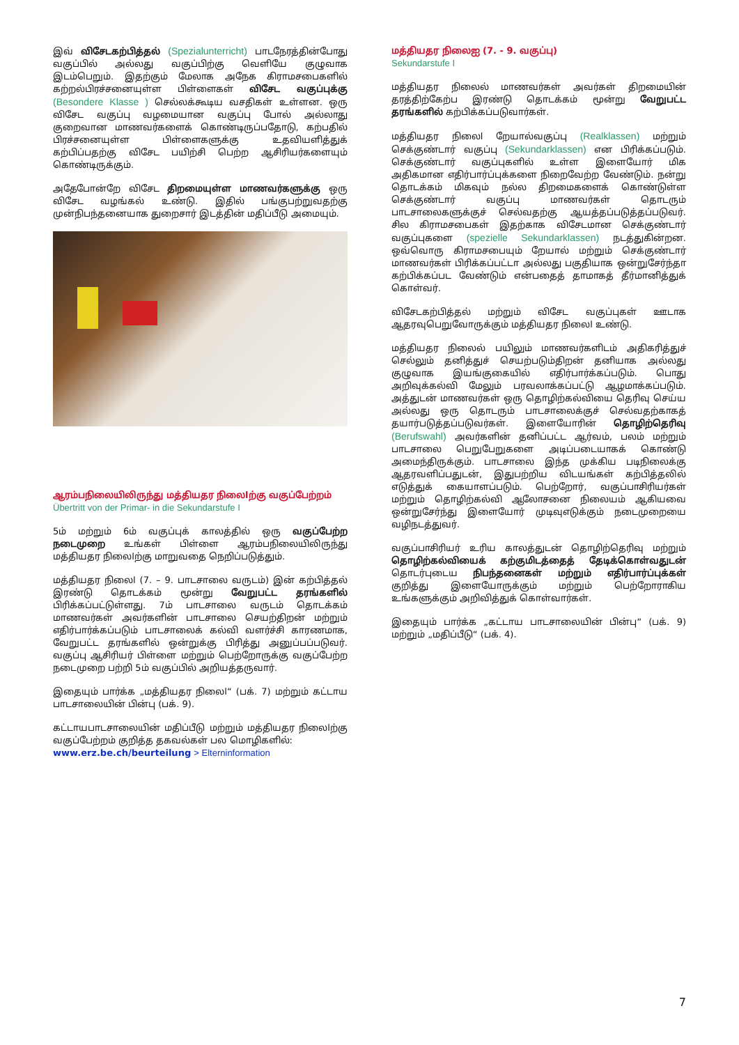இவ் விசேடகற்பித்தல் (Spezialunterricht) பாடநேரத்தின்போது வகுப்பில் அல்லது வகுப்பிற்கு வெளியே குழுவாக இடம்பெறும். இதற்கும் மேலாக அநேக கிராமசபைகளில் கற்றல்பிரச்சனையுள்ள பிள்ளைகள் விசேட வகுப்புக்கு (Besondere Klasse ) செல்லக்கூடிய வசதிகள் உள்ளன. ஒரு விசேட வகுப்பு வழமையான வகுப்பு போல் அல்லாது குறைவான மாணவர்களைக் கொண்டிருப்பதோடு, கற்பதில் பிரச்சனையுள்ள பிள்ளைகளுக்கு உதவியளித்துக் கற்பிப்பதற்கு விசேட பயிற்சி பெற்ற ஆசிரியர்களையும் கொண்டிருக்கும்.
அதேபோன்றே விசேட திறமையுள்ள மாணவர்களுக்கு ஒரு விசேட வழங்கல் உண்டு. இதில் பங்குபற்றுவதற்கு முன்நிபந்தனையாக துறைசார் இடத்தின் மதிப்பீடு அமையும்.
ஆரம்பநிலையிலிருந்து மத்தியதர நிலைlற்கு வகுப்பேற்றம்
Übertritt von der Primar- in die Sekundarstufe I
5ம் மற்றும் 6ம் வகுப்புக் காலத்தில் ஒரு வகுப்பேற்ற நடைமுறை உங்கள் பிள்ளை ஆரம்பநிலையிலிருந்து மத்தியதர நிலைlற்கு மாறுவதை நெறிப்படுத்தும்.
மத்தியதர நிலைl (7. – 9. பாடசாலை வருடம்) இன் கற்பித்தல் இரண்டு தொடக்கம் மூன்று வேறுபட்ட தரங்களில் பிரிக்கப்பட்டுள்ளது. 7ம் பாடசாலை வருடம் தொடக்கம் மாணவர்கள் அவர்களின் பாடசாலை செயற்திறன் மற்றும் எதிர்பார்க்கப்படும் பாடசாலைக் கல்வி வளர்ச்சி காரணமாக, வேறுபட்ட தரங்களில் ஒன்றுக்கு பிரித்து அனுப்பப்படுவர். வகுப்பு ஆசிரியர் பிள்ளை மற்றும் பெற்றோருக்கு வகுப்பேற்ற நடைமுறை பற்றி 5ம் வகுப்பில் அறியத்தருவார்.
இதையும் பார்க்க „மத்தியதர நிலைl“ (பக். 7) மற்றும் கட்டாய பாடசாலையின் பின்பு (பக். 9).
கட்டாயபாடசாலையின் மதிப்பீடு மற்றும் மத்தியதர நிலைlற்கு வகுப்பேற்றம் குறித்த தகவல்கள் பல மொழிகளில்:
www.erz.be.ch/beurteilung > Elterninformation
மத்தியதர நிலைஐ (7. - 9. வகுப்பு)
Sekundarstufe I
மத்தியதர நிலைல் மாணவர்கள் அவர்கள் திறமையின் தரத்திற்கேற்ப இரண்டு தொடக்கம் மூன்று வேறுபட்ட தரங்களில் கற்பிக்கப்படுவார்கள்.
மத்தியதர நிலைl றேயால்வகுப்பு (Realklassen) மற்றும் செக்குண்டார் வகுப்பு (Sekundarklassen) என பிரிக்கப்படும். செக்குண்டார் வகுப்புகளில் உள்ள இளையோர் மிக அதிகமான எதிர்பார்ப்புக்களை நிறைவேற்ற வேண்டும். நன்று தொடக்கம் மிகவும் நல்ல திறமைகளைக் கொண்டுள்ள செக்குண்டார் வகுப்பு மாணவர்கள் தொடரும் பாடசாலைகளுக்குச் செல்வதற்கு ஆயத்தப்படுத்தப்படுவர். சில கிராமசபைகள் இதற்காக விசேடமான செக்குண்டார் வகுப்புகளை (spezielle Sekundarklassen) நடத்துகின்றன. ஒவ்வொரு கிராமசபையும் றேயால் மற்றும் செக்குண்டார் மாணவர்கள் பிரிக்கப்பட்டா அல்லது பகுதியாக ஒன்றுசேர்ந்தா கற்பிக்கப்பட வேண்டும் என்பதைத் தாமாகத் தீர்மானித்துக் கொள்வர்.
விசேடகற்பித்தல் மற்றும் விசேட வகுப்புகள் ஊடாக ஆதரவுபெறுவோருக்கும் மத்தியதர நிலைl உண்டு.
மத்தியதர நிலைல் பயிலும் மாணவர்களிடம் அதிகரித்துச் செல்லும் தனித்துச் செயற்படும்திறன் தனியாக அல்லது குழுவாக இயங்குகையில் எதிர்பார்க்கப்படும். பொது அறிவுக்கல்வி மேலும் பரவலாக்கப்பட்டு ஆழமாக்கப்படும். அத்துடன் மாணவர்கள் ஒரு தொழிற்கல்வியை தெரிவு செய்ய அல்லது ஒரு தொடரும் பாடசாலைக்குச் செல்வதற்காகத் தயார்படுத்தப்படுவர்கள். இளையோரின் தொழிற்தெரிவு (Berufswahl) அவர்களின் தனிப்பட்ட ஆர்வம், பலம் மற்றும் பாடசாலை பெறுபேறுகளை அடிப்படையாகக் கொண்டு அமைந்திருக்கும். பாடசாலை இந்த முக்கிய படிநிலைக்கு ஆதரவளிப்பதுடன், இதுபற்றிய விடயங்கள் கற்பித்தலில் எடுத்துக் கையாளப்படும். பெற்றோர், வகுப்பாசிரியர்கள் மற்றும் தொழிற்கல்வி ஆலோசனை நிலையம் ஆகியவை ஒன்றுசேர்ந்து இளையோர் முடிவுஎடுக்கும் நடைமுறையை வழிநடத்துவர்.
வகுப்பாசிரியர் உரிய காலத்துடன் தொழிற்தெரிவு மற்றும் தொழிற்கல்வியைக் கற்குமிடத்தைத் தேடிக்கொள்வதுடன் தொடர்புடைய நிபந்தனைகள் மற்றும் எதிர்பார்ப்புக்கள் குறித்து இளையோருக்கும் மற்றும் பெற்றோராகிய உங்களுக்கும் அறிவித்துக் கொள்வார்கள்.
இதையும் பார்க்க „கட்டாய பாடசாலையின் பின்பு“ (பக். 9) மற்றும் „மதிப்பீடு“ (பக். 4).
7